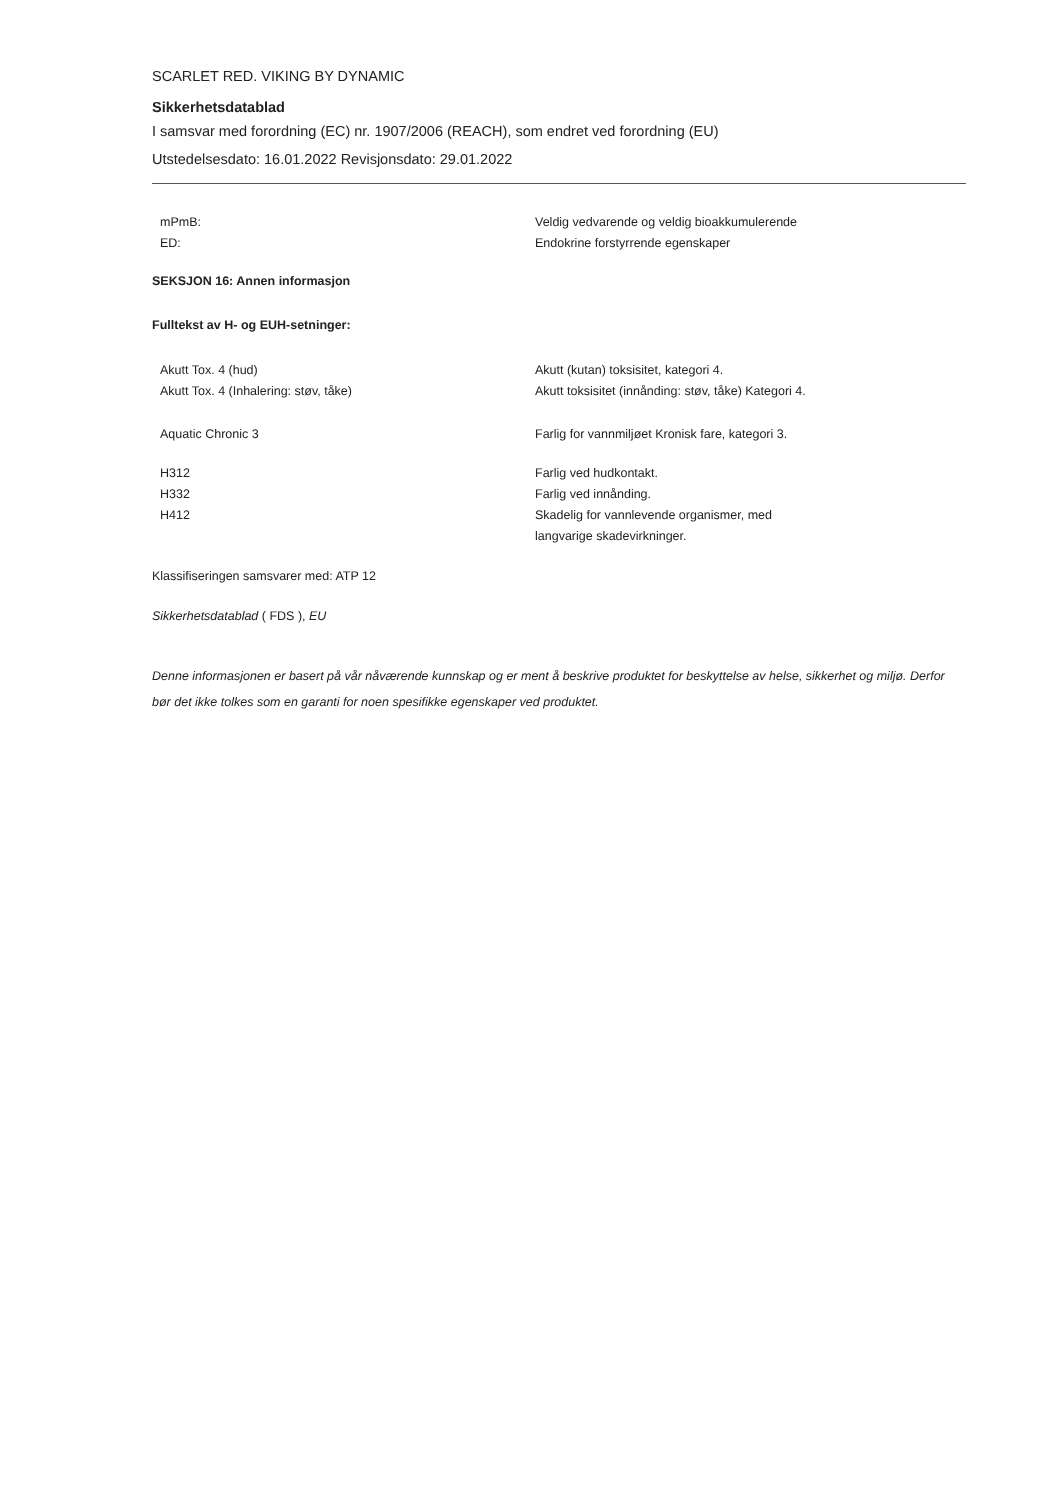SCARLET RED. VIKING BY DYNAMIC
Sikkerhetsdatablad
I samsvar med forordning (EC) nr. 1907/2006 (REACH), som endret ved forordning (EU)
Utstedelsesdato: 16.01.2022 Revisjonsdato: 29.01.2022
mPmB:
ED:
Veldig vedvarende og veldig bioakkumulerende
Endokrine forstyrrende egenskaper
SEKSJON 16: Annen informasjon
Fulltekst av H- og EUH-setninger:
Akutt Tox. 4 (hud)
Akutt Tox. 4 (Inhalering: støv, tåke)
Akutt (kutan) toksisitet, kategori 4.
Akutt toksisitet (innånding: støv, tåke) Kategori 4.
Aquatic Chronic 3 Farlig for vannmiljøet Kronisk fare, kategori 3.
H312
H332
H412
Farlig ved hudkontakt.
Farlig ved innånding.
Skadelig for vannlevende organismer, med
langvarige skadevirkninger.
Klassifiseringen samsvarer med: ATP 12
Sikkerhetsdatablad ( FDS ), EU
Denne informasjonen er basert på vår nåværende kunnskap og er ment å beskrive produktet for beskyttelse av helse, sikkerhet og miljø. Derfor bør det ikke tolkes som en garanti for noen spesifikke egenskaper ved produktet.